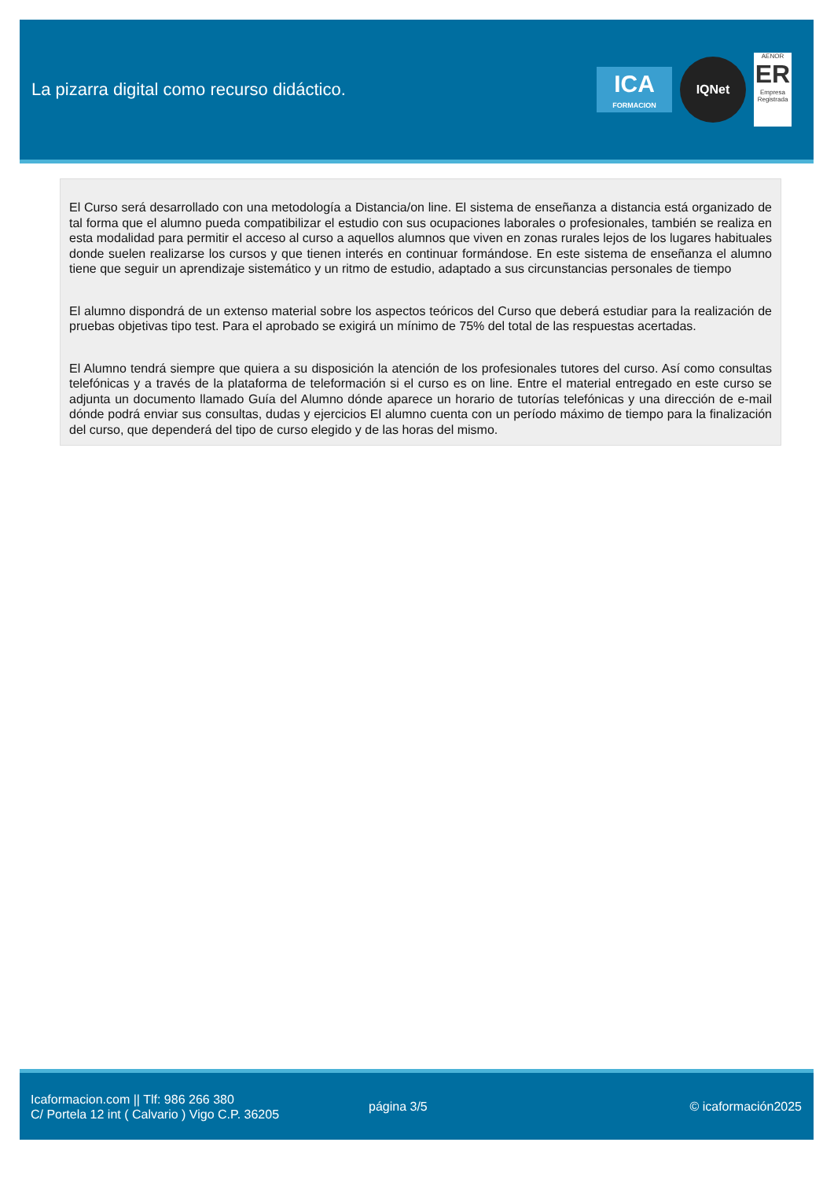La pizarra digital como recurso didáctico.
ICA
FORMACION
IQNet
AENOR
ER
Empresa Registrada
El Curso será desarrollado con una metodología a Distancia/on line. El sistema de enseñanza a distancia está organizado de tal forma que el alumno pueda compatibilizar el estudio con sus ocupaciones laborales o profesionales, también se realiza en esta modalidad para permitir el acceso al curso a aquellos alumnos que viven en zonas rurales lejos de los lugares habituales donde suelen realizarse los cursos y que tienen interés en continuar formándose. En este sistema de enseñanza el alumno tiene que seguir un aprendizaje sistemático y un ritmo de estudio, adaptado a sus circunstancias personales de tiempo
El alumno dispondrá de un extenso material sobre los aspectos teóricos del Curso que deberá estudiar para la realización de pruebas objetivas tipo test. Para el aprobado se exigirá un mínimo de 75% del total de las respuestas acertadas.
El Alumno tendrá siempre que quiera a su disposición la atención de los profesionales tutores del curso. Así como consultas telefónicas y a través de la plataforma de teleformación si el curso es on line. Entre el material entregado en este curso se adjunta un documento llamado Guía del Alumno dónde aparece un horario de tutorías telefónicas y una dirección de e-mail dónde podrá enviar sus consultas, dudas y ejercicios El alumno cuenta con un período máximo de tiempo para la finalización del curso, que dependerá del tipo de curso elegido y de las horas del mismo.
Icaformacion.com || Tlf: 986 266 380
C/ Portela 12 int ( Calvario ) Vigo C.P. 36205
página 3/5 © icaformación2025